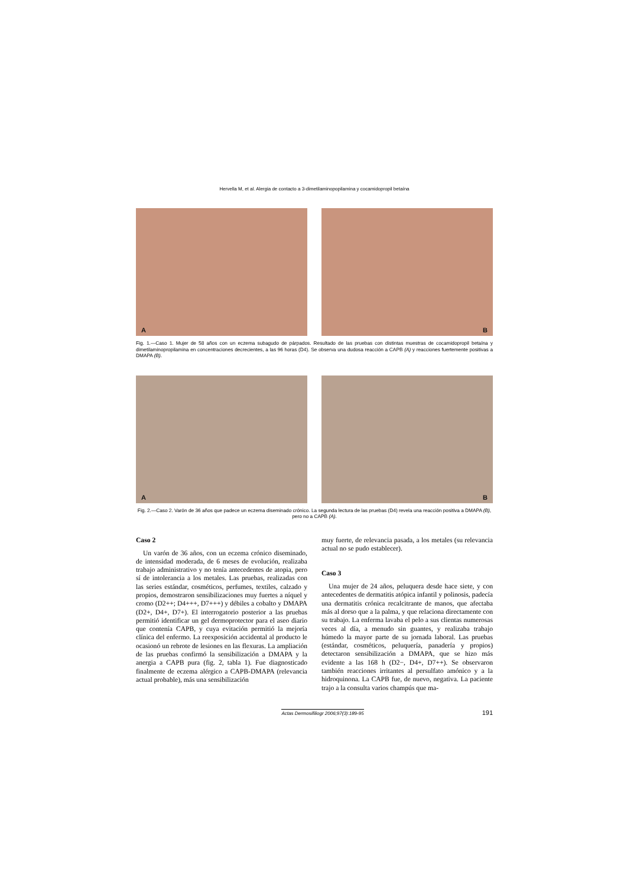Hervella M, et al. Alergia de contacto a 3-dimetilaminopopilamina y cocamidopropil betaína
A
B
Fig. 1.—Caso 1. Mujer de 58 años con un eczema subagudo de párpados. Resultado de las pruebas con distintas muestras de cocamidopropil betaína y dimetilaminopropilamina en concentraciones decrecientes, a las 96 horas (D4). Se observa una dudosa reacción a CAPB (A) y reacciones fuertemente positivas a DMAPA (B).
A
B
Fig. 2.—Caso 2. Varón de 36 años que padece un eczema diseminado crónico. La segunda lectura de las pruebas (D4) revela una reacción positiva a DMAPA (B), pero no a CAPB (A).
Caso 2
Un varón de 36 años, con un eczema crónico diseminado, de intensidad moderada, de 6 meses de evolución, realizaba trabajo administrativo y no tenía antecedentes de atopia, pero sí de intolerancia a los metales. Las pruebas, realizadas con las series estándar, cosméticos, perfumes, textiles, calzado y propios, demostraron sensibilizaciones muy fuertes a níquel y cromo (D2++; D4+++, D7+++) y débiles a cobalto y DMAPA (D2+, D4+, D7+). El interrogatorio posterior a las pruebas permitió identificar un gel dermoprotector para el aseo diario que contenía CAPB, y cuya evitación permitió la mejoría clínica del enfermo. La reexposición accidental al producto le ocasionó un rebrote de lesiones en las flexuras. La ampliación de las pruebas confirmó la sensibilización a DMAPA y la anergia a CAPB pura (fig. 2, tabla 1). Fue diagnosticado finalmente de eczema alérgico a CAPB-DMAPA (relevancia actual probable), más una sensibilización
muy fuerte, de relevancia pasada, a los metales (su relevancia actual no se pudo establecer).
Caso 3
Una mujer de 24 años, peluquera desde hace siete, y con antecedentes de dermatitis atópica infantil y polinosis, padecía una dermatitis crónica recalcitrante de manos, que afectaba más al dorso que a la palma, y que relaciona directamente con su trabajo. La enferma lavaba el pelo a sus clientas numerosas veces al día, a menudo sin guantes, y realizaba trabajo húmedo la mayor parte de su jornada laboral. Las pruebas (estándar, cosméticos, peluquería, panadería y propios) detectaron sensibilización a DMAPA, que se hizo más evidente a las 168 h (D2−, D4+, D7++). Se observaron también reacciones irritantes al persulfato amónico y a la hidroquinona. La CAPB fue, de nuevo, negativa. La paciente trajo a la consulta varios champús que ma-
Actas Dermosifiliogr 2006;97(3):189-95 191